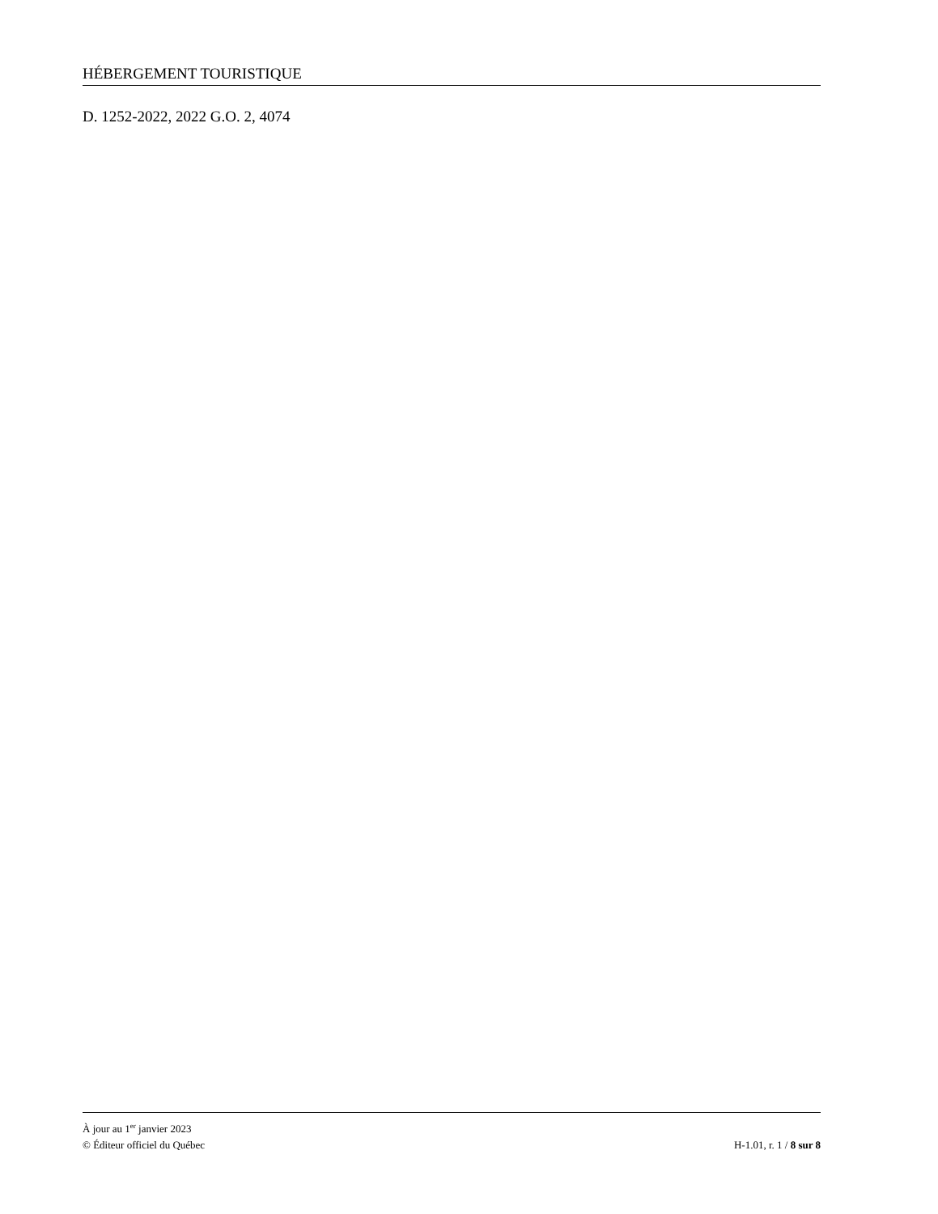HÉBERGEMENT TOURISTIQUE
D. 1252-2022, 2022 G.O. 2, 4074
À jour au 1<sup>er</sup> janvier 2023
© Éditeur officiel du Québec H-1.01, r. 1 / 8 sur 8